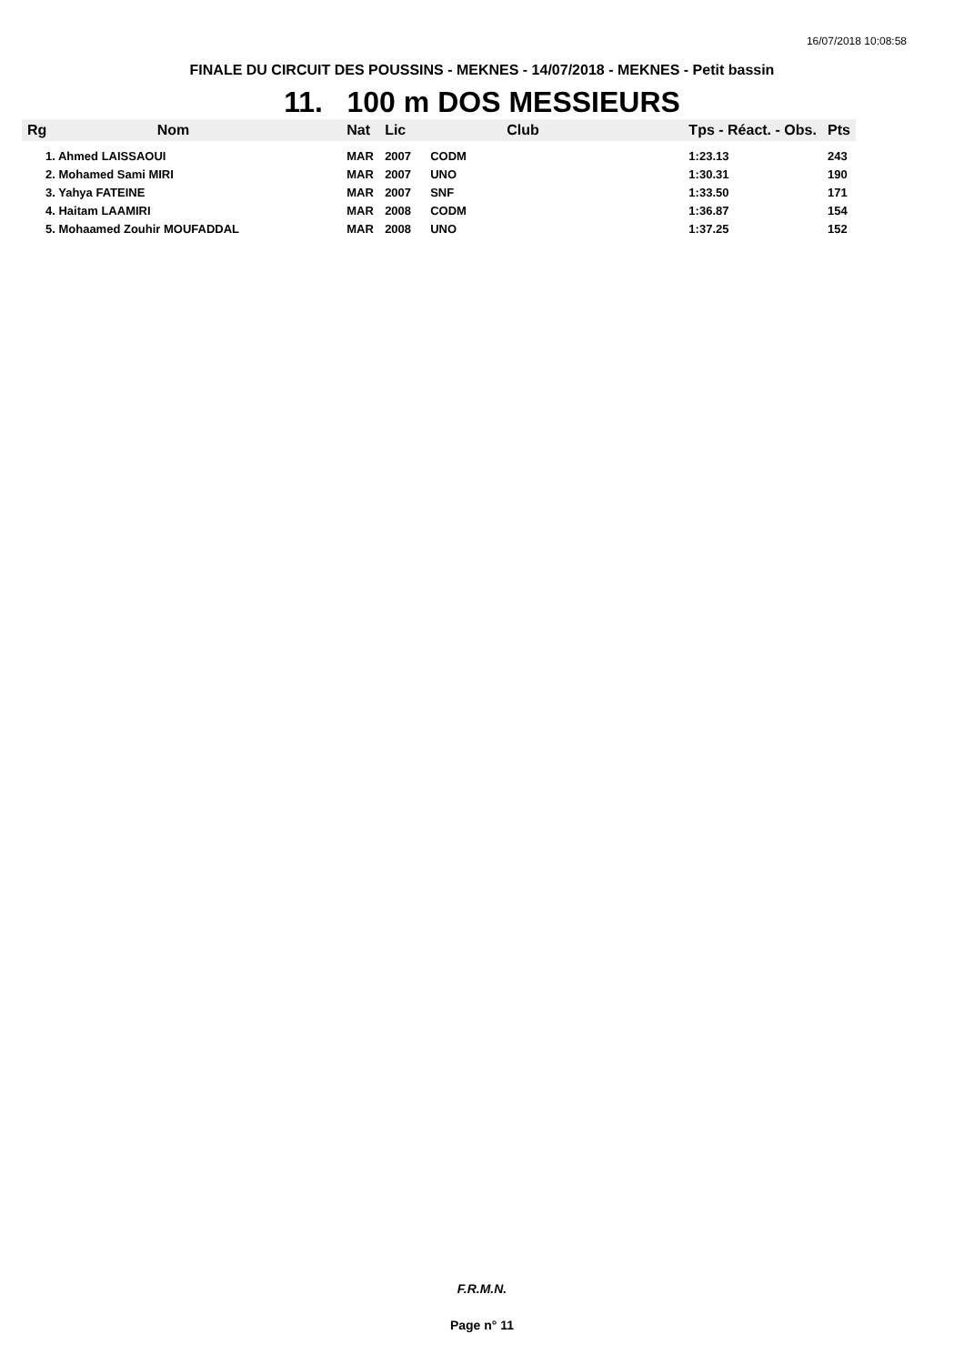16/07/2018 10:08:58
FINALE DU CIRCUIT DES POUSSINS - MEKNES - 14/07/2018 - MEKNES - Petit bassin
11. 100 m DOS MESSIEURS
| Rg | Nom | Nat | Lic | Club | Tps - Réact. - Obs. | Pts |
| --- | --- | --- | --- | --- | --- | --- |
| 1. Ahmed LAISSAOUI | | MAR | 2007 | CODM | 1:23.13 | 243 |
| 2. Mohamed Sami MIRI | | MAR | 2007 | UNO | 1:30.31 | 190 |
| 3. Yahya FATEINE | | MAR | 2007 | SNF | 1:33.50 | 171 |
| 4. Haitam LAAMIRI | | MAR | 2008 | CODM | 1:36.87 | 154 |
| 5. Mohaamed Zouhir MOUFADDAL | | MAR | 2008 | UNO | 1:37.25 | 152 |
F.R.M.N.
Page n° 11